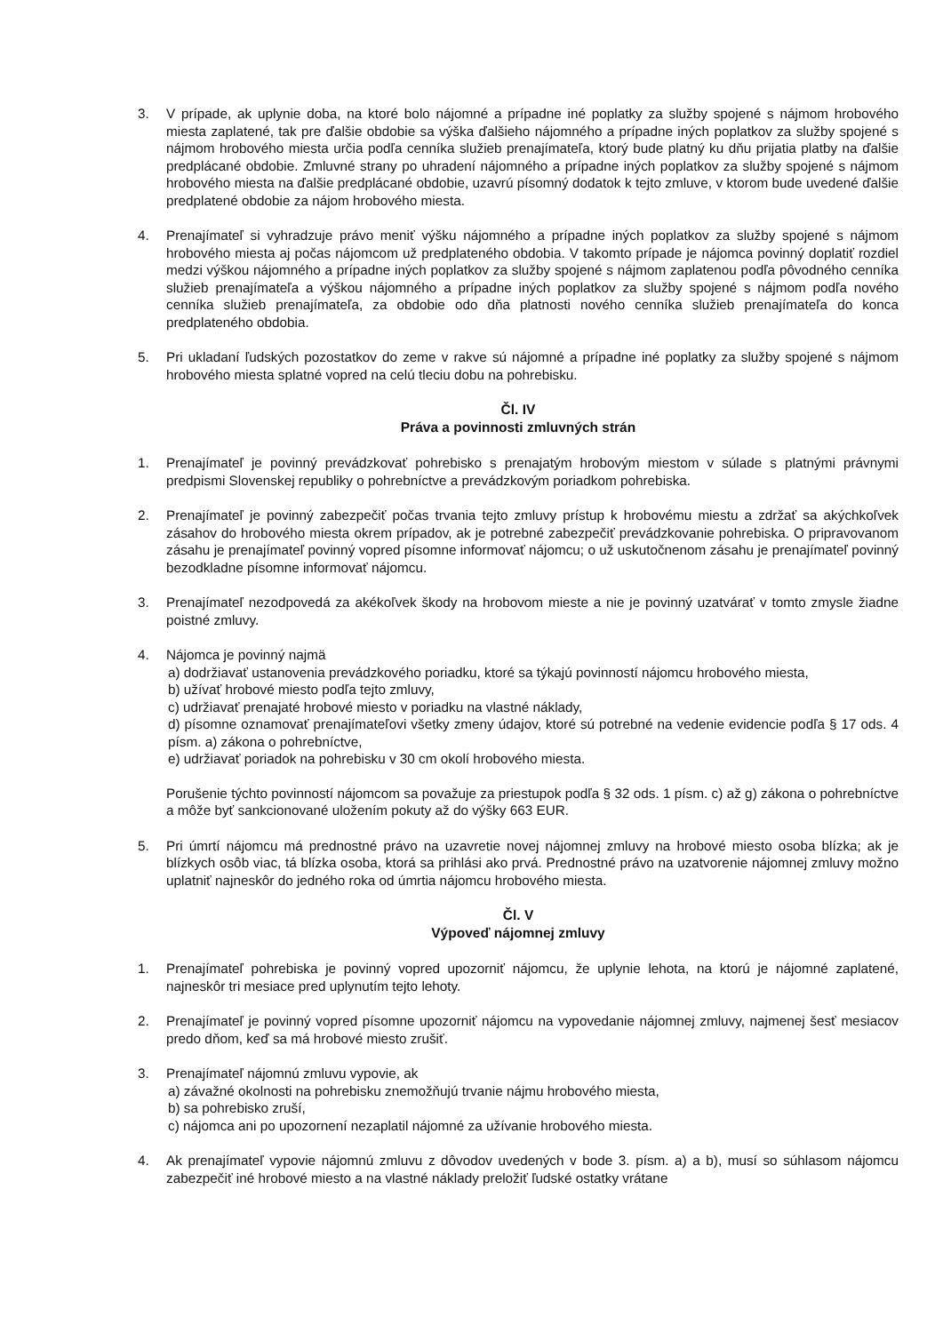3. V prípade, ak uplynie doba, na ktoré bolo nájomné a prípadne iné poplatky za služby spojené s nájmom hrobového miesta zaplatené, tak pre ďalšie obdobie sa výška ďalšieho nájomného a prípadne iných poplatkov za služby spojené s nájmom hrobového miesta určia podľa cenníka služieb prenajímateľa, ktorý bude platný ku dňu prijatia platby na ďalšie predplácané obdobie. Zmluvné strany po uhradení nájomného a prípadne iných poplatkov za služby spojené s nájmom hrobového miesta na ďalšie predplácané obdobie, uzavrú písomný dodatok k tejto zmluve, v ktorom bude uvedené ďalšie predplatené obdobie za nájom hrobového miesta.
4. Prenajímateľ si vyhradzuje právo meniť výšku nájomného a prípadne iných poplatkov za služby spojené s nájmom hrobového miesta aj počas nájomcom už predplateného obdobia. V takomto prípade je nájomca povinný doplatiť rozdiel medzi výškou nájomného a prípadne iných poplatkov za služby spojené s nájmom zaplatenou podľa pôvodného cenníka služieb prenajímateľa a výškou nájomného a prípadne iných poplatkov za služby spojené s nájmom podľa nového cenníka služieb prenajímateľa, za obdobie odo dňa platnosti nového cenníka služieb prenajímateľa do konca predplateného obdobia.
5. Pri ukladaní ľudských pozostatkov do zeme v rakve sú nájomné a prípadne iné poplatky za služby spojené s nájmom hrobového miesta splatné vopred na celú tleciu dobu na pohrebisku.
Čl. IV
Práva a povinnosti zmluvných strán
1. Prenajímateľ je povinný prevádzkovať pohrebisko s prenajatým hrobovým miestom v súlade s platnými právnymi predpismi Slovenskej republiky o pohrebníctve a prevádzkovým poriadkom pohrebiska.
2. Prenajímateľ je povinný zabezpečiť počas trvania tejto zmluvy prístup k hrobovému miestu a zdržať sa akýchkoľvek zásahov do hrobového miesta okrem prípadov, ak je potrebné zabezpečiť prevádzkovanie pohrebiska. O pripravovanom zásahu je prenajímateľ povinný vopred písomne informovať nájomcu; o už uskutočnenom zásahu je prenajímateľ povinný bezodkladne písomne informovať nájomcu.
3. Prenajímateľ nezodpovedá za akékoľvek škody na hrobovom mieste a nie je povinný uzatvárať v tomto zmysle žiadne poistné zmluvy.
4. Nájomca je povinný najmä
a) dodržiavať ustanovenia prevádzkového poriadku, ktoré sa týkajú povinností nájomcu hrobového miesta,
b) užívať hrobové miesto podľa tejto zmluvy,
c) udržiavať prenajaté hrobové miesto v poriadku na vlastné náklady,
d) písomne oznamovať prenajímateľovi všetky zmeny údajov, ktoré sú potrebné na vedenie evidencie podľa § 17 ods. 4 písm. a) zákona o pohrebníctve,
e) udržiavať poriadok na pohrebisku v 30 cm okolí hrobového miesta.
Porušenie týchto povinností nájomcom sa považuje za priestupok podľa § 32 ods. 1 písm. c) až g) zákona o pohrebníctve a môže byť sankcionované uložením pokuty až do výšky 663 EUR.
5. Pri úmrtí nájomcu má prednostné právo na uzavretie novej nájomnej zmluvy na hrobové miesto osoba blízka; ak je blízkych osôb viac, tá blízka osoba, ktorá sa prihlási ako prvá. Prednostné právo na uzatvorenie nájomnej zmluvy možno uplatniť najneskôr do jedného roka od úmrtia nájomcu hrobového miesta.
Čl. V
Výpoveď nájomnej zmluvy
1. Prenajímateľ pohrebiska je povinný vopred upozorniť nájomcu, že uplynie lehota, na ktorú je nájomné zaplatené, najneskôr tri mesiace pred uplynutím tejto lehoty.
2. Prenajímateľ je povinný vopred písomne upozorniť nájomcu na vypovedanie nájomnej zmluvy, najmenej šesť mesiacov predo dňom, keď sa má hrobové miesto zrušiť.
3. Prenajímateľ nájomnú zmluvu vypovie, ak
a) závažné okolnosti na pohrebisku znemožňujú trvanie nájmu hrobového miesta,
b) sa pohrebisko zruší,
c) nájomca ani po upozornení nezaplatil nájomné za užívanie hrobového miesta.
4. Ak prenajímateľ vypovie nájomnú zmluvu z dôvodov uvedených v bode 3. písm. a) a b), musí so súhlasom nájomcu zabezpečiť iné hrobové miesto a na vlastné náklady preložiť ľudské ostatky vrátane